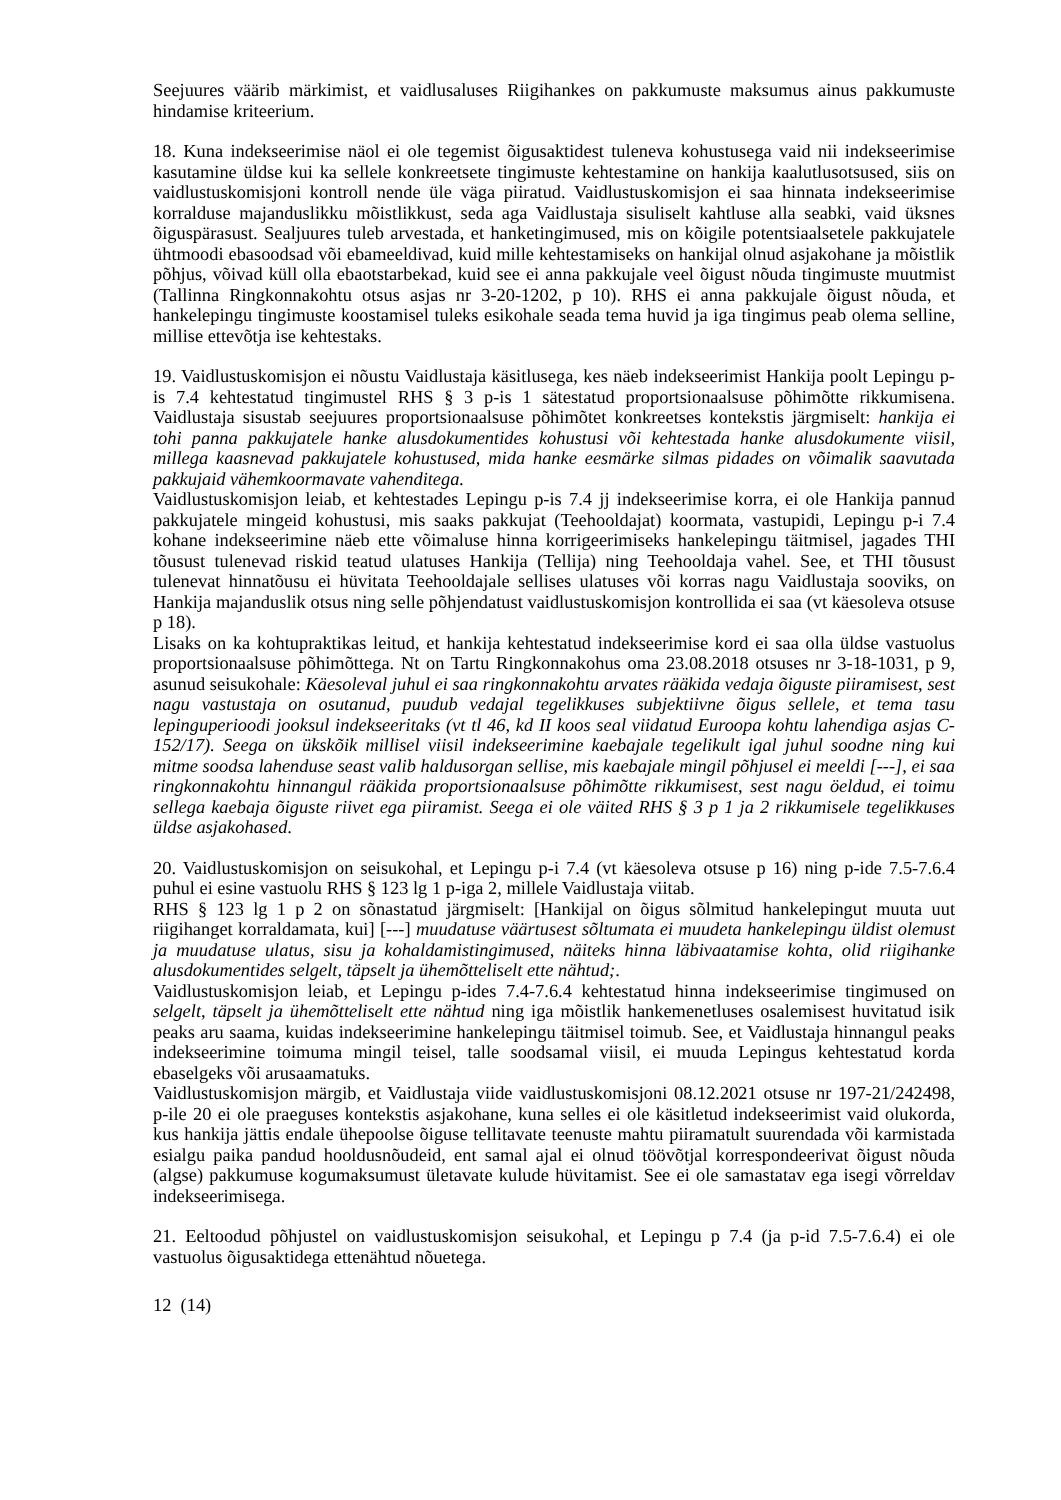Seejuures väärib märkimist, et vaidlusaluses Riigihankes on pakkumuste maksumus ainus pakkumuste hindamise kriteerium.
18. Kuna indekseerimise näol ei ole tegemist õigusaktidest tuleneva kohustusega vaid nii indekseerimise kasutamine üldse kui ka sellele konkreetsete tingimuste kehtestamine on hankija kaalutlusotsused, siis on vaidlustuskomisjoni kontroll nende üle väga piiratud. Vaidlustuskomisjon ei saa hinnata indekseerimise korralduse majanduslikku mõistlikkust, seda aga Vaidlustaja sisuliselt kahtluse alla seabki, vaid üksnes õiguspärasust. Sealjuures tuleb arvestada, et hanketingimused, mis on kõigile potentsiaalsetele pakkujatele ühtmoodi ebasoodsad või ebameeldivad, kuid mille kehtestamiseks on hankijal olnud asjakohane ja mõistlik põhjus, võivad küll olla ebaotstarbekad, kuid see ei anna pakkujale veel õigust nõuda tingimuste muutmist (Tallinna Ringkonnakohtu otsus asjas nr 3-20-1202, p 10). RHS ei anna pakkujale õigust nõuda, et hankelepingu tingimuste koostamisel tuleks esikohale seada tema huvid ja iga tingimus peab olema selline, millise ettevõtja ise kehtestaks.
19. Vaidlustuskomisjon ei nõustu Vaidlustaja käsitlusega, kes näeb indekseerimist Hankija poolt Lepingu p-is 7.4 kehtestatud tingimustel RHS § 3 p-is 1 sätestatud proportsionaalsuse põhimõtte rikkumisena. Vaidlustaja sisustab seejuures proportsionaalsuse põhimõtet konkreetses kontekstis järgmiselt: hankija ei tohi panna pakkujatele hanke alusdokumentides kohustusi või kehtestada hanke alusdokumente viisil, millega kaasnevad pakkujatele kohustused, mida hanke eesmärke silmas pidades on võimalik saavutada pakkujaid vähemkoormavate vahenditega.
Vaidlustuskomisjon leiab, et kehtestades Lepingu p-is 7.4 jj indekseerimise korra, ei ole Hankija pannud pakkujatele mingeid kohustusi, mis saaks pakkujat (Teehooldajat) koormata, vastupidi, Lepingu p-i 7.4 kohane indekseerimine näeb ette võimaluse hinna korrigeerimiseks hankelepingu täitmisel, jagades THI tõusust tulenevad riskid teatud ulatuses Hankija (Tellija) ning Teehooldaja vahel. See, et THI tõusust tulenevat hinnatõusu ei hüvitata Teehooldajale sellises ulatuses või korras nagu Vaidlustaja sooviks, on Hankija majanduslik otsus ning selle põhjendatust vaidlustuskomisjon kontrollida ei saa (vt käesoleva otsuse p 18).
Lisaks on ka kohtupraktikas leitud, et hankija kehtestatud indekseerimise kord ei saa olla üldse vastuolus proportsionaalsuse põhimõttega. Nt on Tartu Ringkonnakohus oma 23.08.2018 otsuses nr 3-18-1031, p 9, asunud seisukohale: Käesoleval juhul ei saa ringkonnakohtu arvates rääkida vedaja õiguste piiramisest, sest nagu vastustaja on osutanud, puudub vedajal tegelikkuses subjektiivne õigus sellele, et tema tasu lepinguperioodi jooksul indekseeritaks (vt tl 46, kd II koos seal viidatud Euroopa kohtu lahendiga asjas C-152/17). Seega on ükskõik millisel viisil indekseerimine kaebajale tegelikult igal juhul soodne ning kui mitme soodsa lahenduse seast valib haldusorgan sellise, mis kaebajale mingil põhjusel ei meeldi [---], ei saa ringkonnakohtu hinnangul rääkida proportsionaalsuse põhimõtte rikkumisest, sest nagu öeldud, ei toimu sellega kaebaja õiguste riivet ega piiramist. Seega ei ole väited RHS § 3 p 1 ja 2 rikkumisele tegelikkuses üldse asjakohased.
20. Vaidlustuskomisjon on seisukohal, et Lepingu p-i 7.4 (vt käesoleva otsuse p 16) ning p-ide 7.5-7.6.4 puhul ei esine vastuolu RHS § 123 lg 1 p-iga 2, millele Vaidlustaja viitab.
RHS § 123 lg 1 p 2 on sõnastatud järgmiselt: [Hankijal on õigus sõlmitud hankelepingut muuta uut riigihanget korraldamata, kui] [---] muudatuse väärtusest sõltumata ei muudeta hankelepingu üldist olemust ja muudatuse ulatus, sisu ja kohaldamistingimused, näiteks hinna läbivaatamise kohta, olid riigihanke alusdokumentides selgelt, täpselt ja ühemõtteliselt ette nähtud;.
Vaidlustuskomisjon leiab, et Lepingu p-ides 7.4-7.6.4 kehtestatud hinna indekseerimise tingimused on selgelt, täpselt ja ühemõtteliselt ette nähtud ning iga mõistlik hankemenetluses osalemisest huvitatud isik peaks aru saama, kuidas indekseerimine hankelepingu täitmisel toimub. See, et Vaidlustaja hinnangul peaks indekseerimine toimuma mingil teisel, talle soodsamal viisil, ei muuda Lepingus kehtestatud korda ebaselgeks või arusaamatuks.
Vaidlustuskomisjon märgib, et Vaidlustaja viide vaidlustuskomisjoni 08.12.2021 otsuse nr 197-21/242498, p-ile 20 ei ole praeguses kontekstis asjakohane, kuna selles ei ole käsitletud indekseerimist vaid olukorda, kus hankija jättis endale ühepoolse õiguse tellitavate teenuste mahtu piiramatult suurendada või karmistada esialgu paika pandud hooldusnõudeid, ent samal ajal ei olnud töövõtjal korrespondeerivat õigust nõuda (algse) pakkumuse kogumaksumust ületavate kulude hüvitamist. See ei ole samastatav ega isegi võrreldav indekseerimisega.
21. Eeltoodud põhjustel on vaidlustuskomisjon seisukohal, et Lepingu p 7.4 (ja p-id 7.5-7.6.4) ei ole vastuolus õigusaktidega ettenähtud nõuetega.
12 (14)